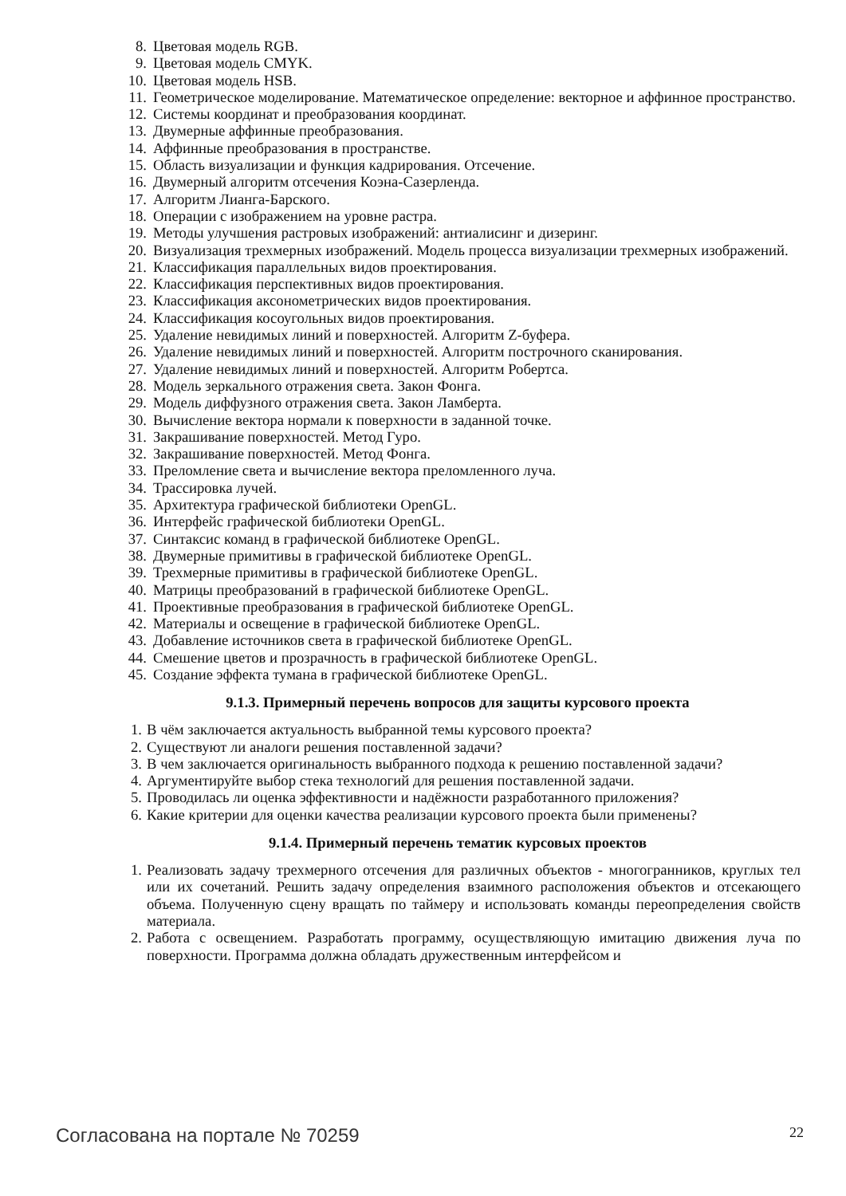8. Цветовая модель RGB.
9. Цветовая модель CMYK.
10. Цветовая модель HSB.
11. Геометрическое моделирование. Математическое определение: векторное и аффинное пространство.
12. Системы координат и преобразования координат.
13. Двумерные аффинные преобразования.
14. Аффинные преобразования в пространстве.
15. Область визуализации и функция кадрирования. Отсечение.
16. Двумерный алгоритм отсечения Коэна-Сазерленда.
17. Алгоритм Лианга-Барского.
18. Операции с изображением на уровне растра.
19. Методы улучшения растровых изображений: антиалисинг и дизеринг.
20. Визуализация трехмерных изображений. Модель процесса визуализации трехмерных изображений.
21. Классификация параллельных видов проектирования.
22. Классификация перспективных видов проектирования.
23. Классификация аксонометрических видов проектирования.
24. Классификация косоугольных видов проектирования.
25. Удаление невидимых линий и поверхностей. Алгоритм Z-буфера.
26. Удаление невидимых линий и поверхностей. Алгоритм построчного сканирования.
27. Удаление невидимых линий и поверхностей. Алгоритм Робертса.
28. Модель зеркального отражения света. Закон Фонга.
29. Модель диффузного отражения света. Закон Ламберта.
30. Вычисление вектора нормали к поверхности в заданной точке.
31. Закрашивание поверхностей. Метод Гуро.
32. Закрашивание поверхностей. Метод Фонга.
33. Преломление света и вычисление вектора преломленного луча.
34. Трассировка лучей.
35. Архитектура графической библиотеки OpenGL.
36. Интерфейс графической библиотеки OpenGL.
37. Синтаксис команд в графической библиотеке OpenGL.
38. Двумерные примитивы в графической библиотеке OpenGL.
39. Трехмерные примитивы в графической библиотеке OpenGL.
40. Матрицы преобразований в графической библиотеке OpenGL.
41. Проективные преобразования в графической библиотеке OpenGL.
42. Материалы и освещение в графической библиотеке OpenGL.
43. Добавление источников света в графической библиотеке OpenGL.
44. Смешение цветов и прозрачность в графической библиотеке OpenGL.
45. Создание эффекта тумана в графической библиотеке OpenGL.
9.1.3. Примерный перечень вопросов для защиты курсового проекта
1. В чём заключается актуальность выбранной темы курсового проекта?
2. Существуют ли аналоги решения поставленной задачи?
3. В чем заключается оригинальность выбранного подхода к решению поставленной задачи?
4. Аргументируйте выбор стека технологий для решения поставленной задачи.
5. Проводилась ли оценка эффективности и надёжности разработанного приложения?
6. Какие критерии для оценки качества реализации курсового проекта были применены?
9.1.4. Примерный перечень тематик курсовых проектов
1. Реализовать задачу трехмерного отсечения для различных объектов - многогранников, круглых тел или их сочетаний. Решить задачу определения взаимного расположения объектов и отсекающего объема. Полученную сцену вращать по таймеру и использовать команды переопределения свойств материала.
2. Работа с освещением. Разработать программу, осуществляющую имитацию движения луча по поверхности. Программа должна обладать дружественным интерфейсом и
Согласована на портале № 70259 22